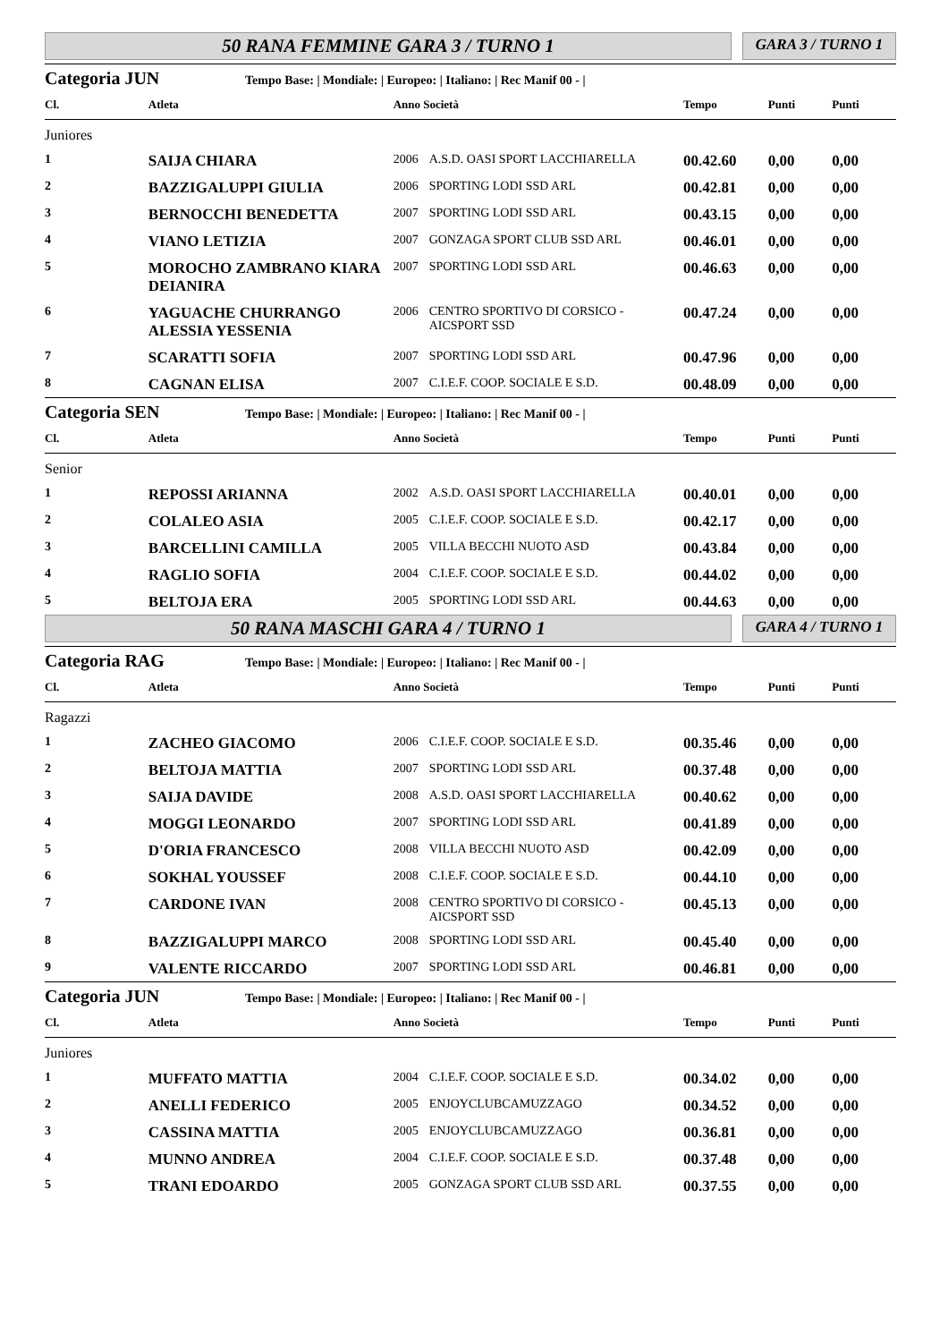50 RANA FEMMINE GARA 3 / TURNO 1
GARA 3 / TURNO 1
Categoria JUN Tempo Base: | Mondiale: | Europeo: | Italiano: | Rec Manif 00 - |
| Cl. | Atleta | Anno Società | | Tempo | Punti | Punti |
| --- | --- | --- | --- | --- | --- | --- |
| Juniores | | | | | | |
| 1 | SAIJA CHIARA | 2006 | A.S.D. OASI SPORT LACCHIARELLA | 00.42.60 | 0,00 | 0,00 |
| 2 | BAZZIGALUPPI GIULIA | 2006 | SPORTING LODI SSD ARL | 00.42.81 | 0,00 | 0,00 |
| 3 | BERNOCCHI BENEDETTA | 2007 | SPORTING LODI SSD ARL | 00.43.15 | 0,00 | 0,00 |
| 4 | VIANO LETIZIA | 2007 | GONZAGA SPORT CLUB SSD ARL | 00.46.01 | 0,00 | 0,00 |
| 5 | MOROCHO ZAMBRANO KIARA DEIANIRA | 2007 | SPORTING LODI SSD ARL | 00.46.63 | 0,00 | 0,00 |
| 6 | YAGUACHE CHURRANGO ALESSIA YESSENIA | 2006 | CENTRO SPORTIVO DI CORSICO - AICSPORT SSD | 00.47.24 | 0,00 | 0,00 |
| 7 | SCARATTI SOFIA | 2007 | SPORTING LODI SSD ARL | 00.47.96 | 0,00 | 0,00 |
| 8 | CAGNAN ELISA | 2007 | C.I.E.F. COOP. SOCIALE E S.D. | 00.48.09 | 0,00 | 0,00 |
Categoria SEN Tempo Base: | Mondiale: | Europeo: | Italiano: | Rec Manif 00 - |
| Cl. | Atleta | Anno Società | | Tempo | Punti | Punti |
| --- | --- | --- | --- | --- | --- | --- |
| Senior | | | | | | |
| 1 | REPOSSI ARIANNA | 2002 | A.S.D. OASI SPORT LACCHIARELLA | 00.40.01 | 0,00 | 0,00 |
| 2 | COLALEO ASIA | 2005 | C.I.E.F. COOP. SOCIALE E S.D. | 00.42.17 | 0,00 | 0,00 |
| 3 | BARCELLINI CAMILLA | 2005 | VILLA BECCHI NUOTO ASD | 00.43.84 | 0,00 | 0,00 |
| 4 | RAGLIO SOFIA | 2004 | C.I.E.F. COOP. SOCIALE E S.D. | 00.44.02 | 0,00 | 0,00 |
| 5 | BELTOJA ERA | 2005 | SPORTING LODI SSD ARL | 00.44.63 | 0,00 | 0,00 |
50 RANA MASCHI GARA 4 / TURNO 1
GARA 4 / TURNO 1
Categoria RAG Tempo Base: | Mondiale: | Europeo: | Italiano: | Rec Manif 00 - |
| Cl. | Atleta | Anno Società | | Tempo | Punti | Punti |
| --- | --- | --- | --- | --- | --- | --- |
| Ragazzi | | | | | | |
| 1 | ZACHEO GIACOMO | 2006 | C.I.E.F. COOP. SOCIALE E S.D. | 00.35.46 | 0,00 | 0,00 |
| 2 | BELTOJA MATTIA | 2007 | SPORTING LODI SSD ARL | 00.37.48 | 0,00 | 0,00 |
| 3 | SAIJA DAVIDE | 2008 | A.S.D. OASI SPORT LACCHIARELLA | 00.40.62 | 0,00 | 0,00 |
| 4 | MOGGI LEONARDO | 2007 | SPORTING LODI SSD ARL | 00.41.89 | 0,00 | 0,00 |
| 5 | D'ORIA FRANCESCO | 2008 | VILLA BECCHI NUOTO ASD | 00.42.09 | 0,00 | 0,00 |
| 6 | SOKHAL YOUSSEF | 2008 | C.I.E.F. COOP. SOCIALE E S.D. | 00.44.10 | 0,00 | 0,00 |
| 7 | CARDONE IVAN | 2008 | CENTRO SPORTIVO DI CORSICO - AICSPORT SSD | 00.45.13 | 0,00 | 0,00 |
| 8 | BAZZIGALUPPI MARCO | 2008 | SPORTING LODI SSD ARL | 00.45.40 | 0,00 | 0,00 |
| 9 | VALENTE RICCARDO | 2007 | SPORTING LODI SSD ARL | 00.46.81 | 0,00 | 0,00 |
Categoria JUN Tempo Base: | Mondiale: | Europeo: | Italiano: | Rec Manif 00 - |
| Cl. | Atleta | Anno Società | | Tempo | Punti | Punti |
| --- | --- | --- | --- | --- | --- | --- |
| Juniores | | | | | | |
| 1 | MUFFATO MATTIA | 2004 | C.I.E.F. COOP. SOCIALE E S.D. | 00.34.02 | 0,00 | 0,00 |
| 2 | ANELLI FEDERICO | 2005 | ENJOYCLUBCAMUZZAGO | 00.34.52 | 0,00 | 0,00 |
| 3 | CASSINA MATTIA | 2005 | ENJOYCLUBCAMUZZAGO | 00.36.81 | 0,00 | 0,00 |
| 4 | MUNNO ANDREA | 2004 | C.I.E.F. COOP. SOCIALE E S.D. | 00.37.48 | 0,00 | 0,00 |
| 5 | TRANI EDOARDO | 2005 | GONZAGA SPORT CLUB SSD ARL | 00.37.55 | 0,00 | 0,00 |